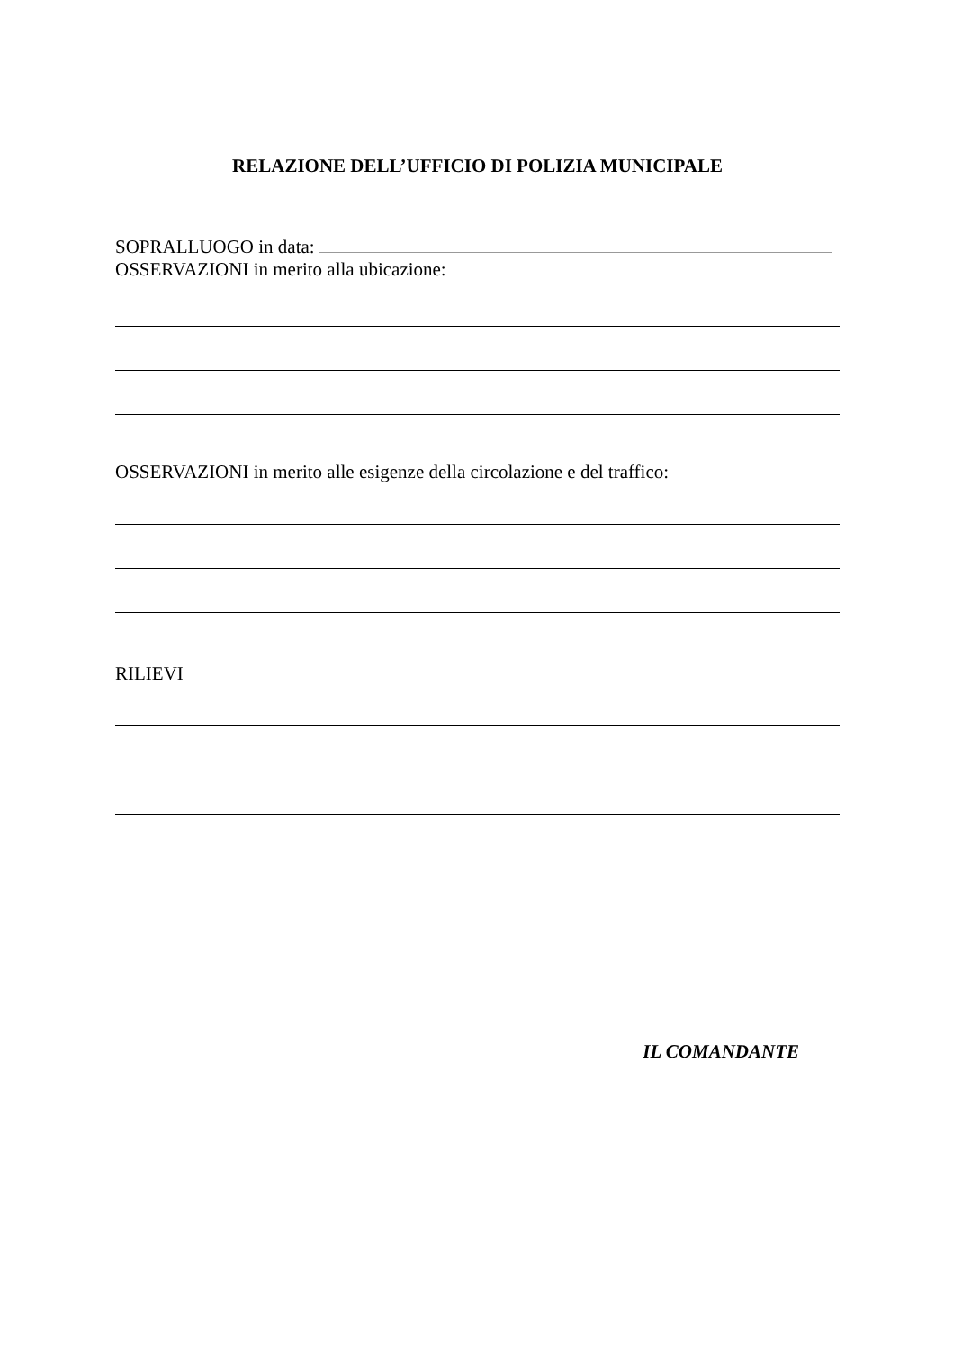RELAZIONE DELL’UFFICIO DI POLIZIA MUNICIPALE
SOPRALLUOGO in data:
OSSERVAZIONI in merito alla ubicazione:
OSSERVAZIONI in merito alle esigenze della circolazione e del traffico:
RILIEVI
IL COMANDANTE